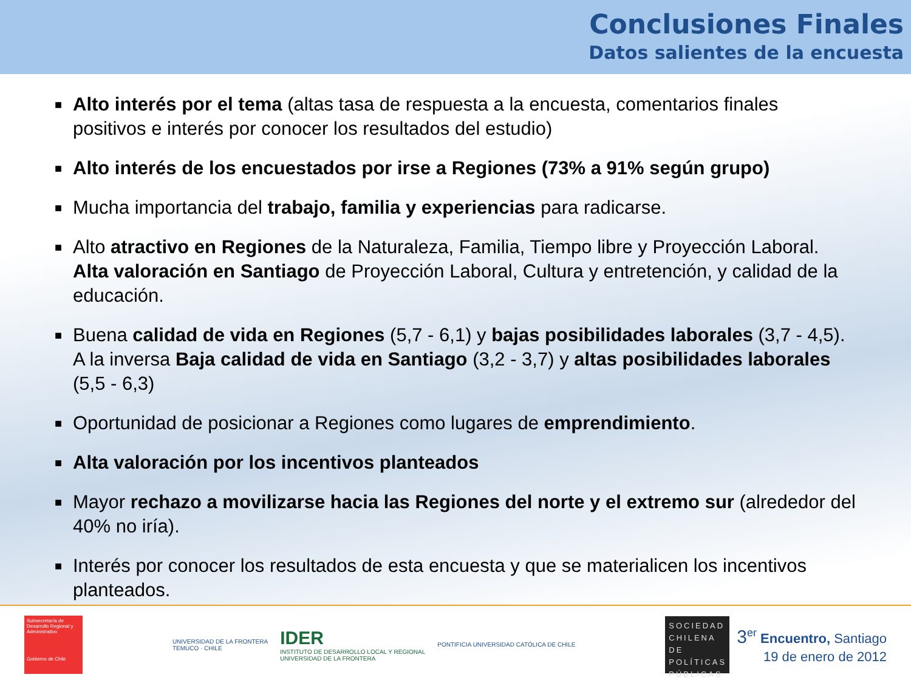Conclusiones Finales
Datos salientes de la encuesta
■ Alto interés por el tema (altas tasa de respuesta a la encuesta, comentarios finales positivos e interés por conocer los resultados del estudio)
■ Alto interés de los encuestados por irse a Regiones (73% a 91% según grupo)
■ Mucha importancia del trabajo, familia y experiencias para radicarse.
■ Alto atractivo en Regiones de la Naturaleza, Familia, Tiempo libre y Proyección Laboral. Alta valoración en Santiago de Proyección Laboral, Cultura y entretención, y calidad de la educación.
■ Buena calidad de vida en Regiones (5,7 - 6,1) y bajas posibilidades laborales (3,7 - 4,5). A la inversa Baja calidad de vida en Santiago (3,2 - 3,7) y altas posibilidades laborales (5,5 - 6,3)
■ Oportunidad de posicionar a Regiones como lugares de emprendimiento.
■ Alta valoración por los incentivos planteados
■ Mayor rechazo a movilizarse hacia las Regiones del norte y el extremo sur (alrededor del 40% no iría).
■ Interés por conocer los resultados de esta encuesta y que se materialicen los incentivos planteados.
Subsecretaría de Desarrollo Regional y Administrativo
Gobierno de Chile
UNIVERSIDAD DE LA FRONTERA
TEMUCO · CHILE
IDER
INSTITUTO DE DESARROLLO LOCAL Y REGIONAL
UNIVERSIDAD DE LA FRONTERA
PONTIFICIA UNIVERSIDAD CATÓLICA DE CHILE
SOCIEDAD CHILENA DE POLÍTICAS PÚBLICAS
3<sup>er</sup> Encuentro, Santiago
19 de enero de 2012